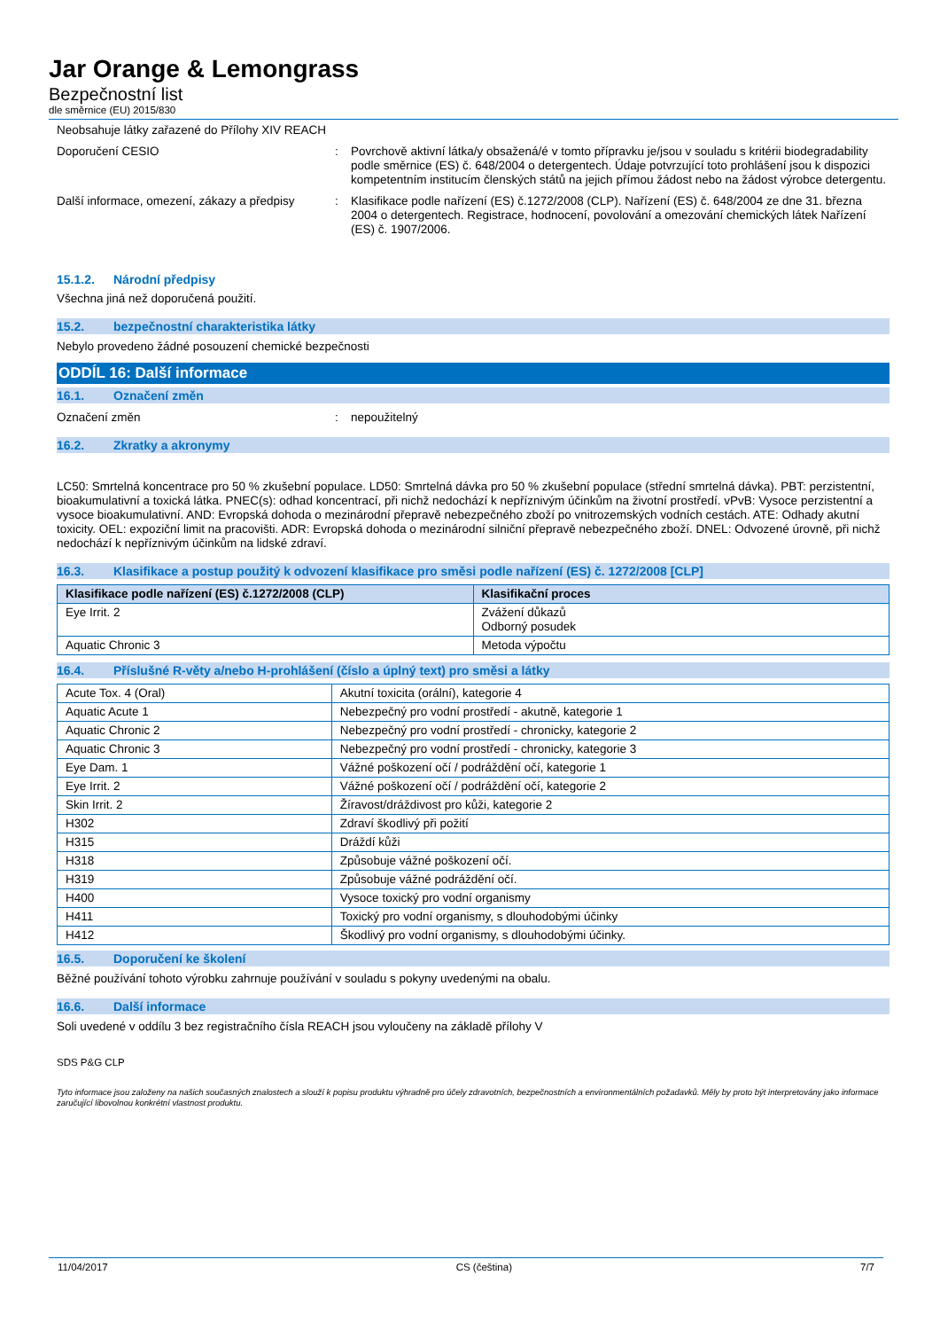Jar Orange & Lemongrass
Bezpečnostní list
dle směrnice (EU) 2015/830
Neobsahuje látky zařazené do Přílohy XIV REACH
Doporučení CESIO : Povrchově aktivní látka/y obsažená/é v tomto přípravku je/jsou v souladu s kritérii biodegradability podle směrnice (ES) č. 648/2004 o detergentech. Údaje potvrzující toto prohlášení jsou k dispozici kompetentním institucím členských států na jejich přímou žádost nebo na žádost výrobce detergentu.
Další informace, omezení, zákazy a předpisy
: Klasifikace podle nařízení (ES) č.1272/2008 (CLP). Nařízení (ES) č. 648/2004 ze dne 31. března 2004 o detergentech. Registrace, hodnocení, povolování a omezování chemických látek Nařízení (ES) č. 1907/2006.
15.1.2. Národní předpisy
Všechna jiná než doporučená použití.
15.2. bezpečnostní charakteristika látky
Nebylo provedeno žádné posouzení chemické bezpečnosti
ODDÍL 16: Další informace
16.1. Označení změn
Označení změn : nepoužitelný
16.2. Zkratky a akronymy
LC50: Smrtelná koncentrace pro 50 % zkušební populace. LD50: Smrtelná dávka pro 50 % zkušební populace (střední smrtelná dávka). PBT: perzistentní, bioakumulativní a toxická látka. PNEC(s): odhad koncentrací, při nichž nedochází k nepříznivým účinkům na životní prostředí. vPvB: Vysoce perzistentní a vysoce bioakumulativní. AND: Evropská dohoda o mezinárodní přepravě nebezpečného zboží po vnitrozemských vodních cestách. ATE: Odhady akutní toxicity. OEL: expoziční limit na pracovišti. ADR: Evropská dohoda o mezinárodní silniční přepravě nebezpečného zboží. DNEL: Odvozené úrovně, při nichž nedochází k nepříznivým účinkům na lidské zdraví.
16.3. Klasifikace a postup použitý k odvození klasifikace pro směsi podle nařízení (ES) č. 1272/2008 [CLP]
| Klasifikace podle nařízení (ES) č.1272/2008 (CLP) | Klasifikační proces |
| --- | --- |
| Eye Irrit. 2 | Zvážení důkazů Odborný posudek |
| Aquatic Chronic 3 | Metoda výpočtu |
16.4. Příslušné R-věty a/nebo H-prohlášení (číslo a úplný text) pro směsi a látky
| Acute Tox. 4 (Oral) | Akutní toxicita (orální), kategorie 4 |
| Aquatic Acute 1 | Nebezpečný pro vodní prostředí - akutně, kategorie 1 |
| Aquatic Chronic 2 | Nebezpečný pro vodní prostředí - chronicky, kategorie 2 |
| Aquatic Chronic 3 | Nebezpečný pro vodní prostředí - chronicky, kategorie 3 |
| Eye Dam. 1 | Vážné poškození očí / podráždění očí, kategorie 1 |
| Eye Irrit. 2 | Vážné poškození očí / podráždění očí, kategorie 2 |
| Skin Irrit. 2 | Žíravost/dráždivost pro kůži, kategorie 2 |
| H302 | Zdraví škodlivý při požití |
| H315 | Dráždí kůži |
| H318 | Způsobuje vážné poškození očí. |
| H319 | Způsobuje vážné podráždění očí. |
| H400 | Vysoce toxický pro vodní organismy |
| H411 | Toxický pro vodní organismy, s dlouhodobými účinky |
| H412 | Škodlivý pro vodní organismy, s dlouhodobými účinky. |
16.5. Doporučení ke školení
Běžné používání tohoto výrobku zahrnuje používání v souladu s pokyny uvedenými na obalu.
16.6. Další informace
Soli uvedené v oddílu 3 bez registračního čísla REACH jsou vyloučeny na základě přílohy V
SDS P&G CLP
Tyto informace jsou založeny na našich současných znalostech a slouží k popisu produktu výhradně pro účely zdravotních, bezpečnostních a environmentálních požadavků. Měly by proto být interpretovány jako informace zaručující libovolnou konkrétní vlastnost produktu.
11/04/2017 CS (čeština) 7/7